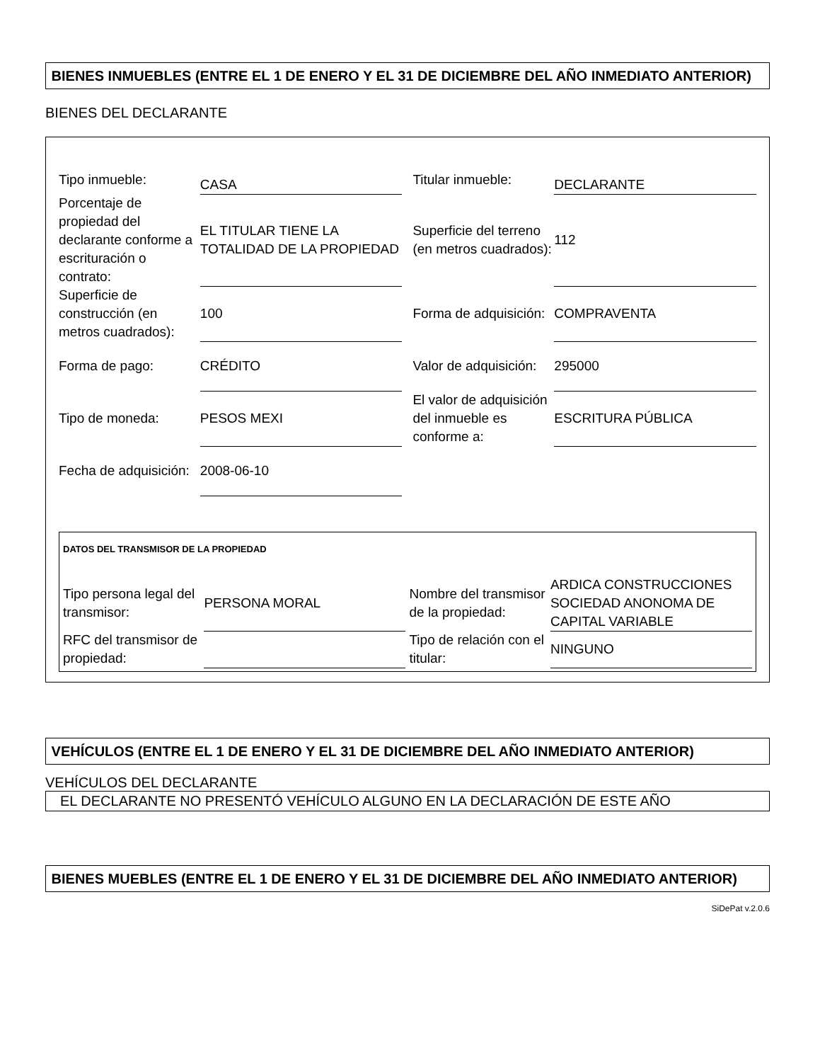BIENES INMUEBLES (ENTRE EL 1 DE ENERO Y EL 31 DE DICIEMBRE DEL AÑO INMEDIATO ANTERIOR)
BIENES DEL DECLARANTE
| Tipo inmueble: | CASA | Titular inmueble: | DECLARANTE |
| Porcentaje de propiedad del declarante conforme a escrituración o contrato: | EL TITULAR TIENE LA TOTALIDAD DE LA PROPIEDAD | Superficie del terreno (en metros cuadrados): | 112 |
| Superficie de construcción (en metros cuadrados): | 100 | Forma de adquisición: | COMPRAVENTA |
| Forma de pago: | CRÉDITO | Valor de adquisición: | 295000 |
| Tipo de moneda: | PESOS MEXI | El valor de adquisición del inmueble es conforme a: | ESCRITURA PÚBLICA |
| Fecha de adquisición: | 2008-06-10 | | |
DATOS DEL TRANSMISOR DE LA PROPIEDAD
| Tipo persona legal del transmisor: | PERSONA MORAL | Nombre del transmisor de la propiedad: | ARDICA CONSTRUCCIONES SOCIEDAD ANONOMA DE CAPITAL VARIABLE |
| RFC del transmisor de propiedad: | | Tipo de relación con el titular: | NINGUNO |
VEHÍCULOS (ENTRE EL 1 DE ENERO Y EL 31 DE DICIEMBRE DEL AÑO INMEDIATO ANTERIOR)
VEHÍCULOS DEL DECLARANTE
EL DECLARANTE NO PRESENTÓ VEHÍCULO ALGUNO EN LA DECLARACIÓN DE ESTE AÑO
BIENES MUEBLES (ENTRE EL 1 DE ENERO Y EL 31 DE DICIEMBRE DEL AÑO INMEDIATO ANTERIOR)
SiDePat v.2.0.6